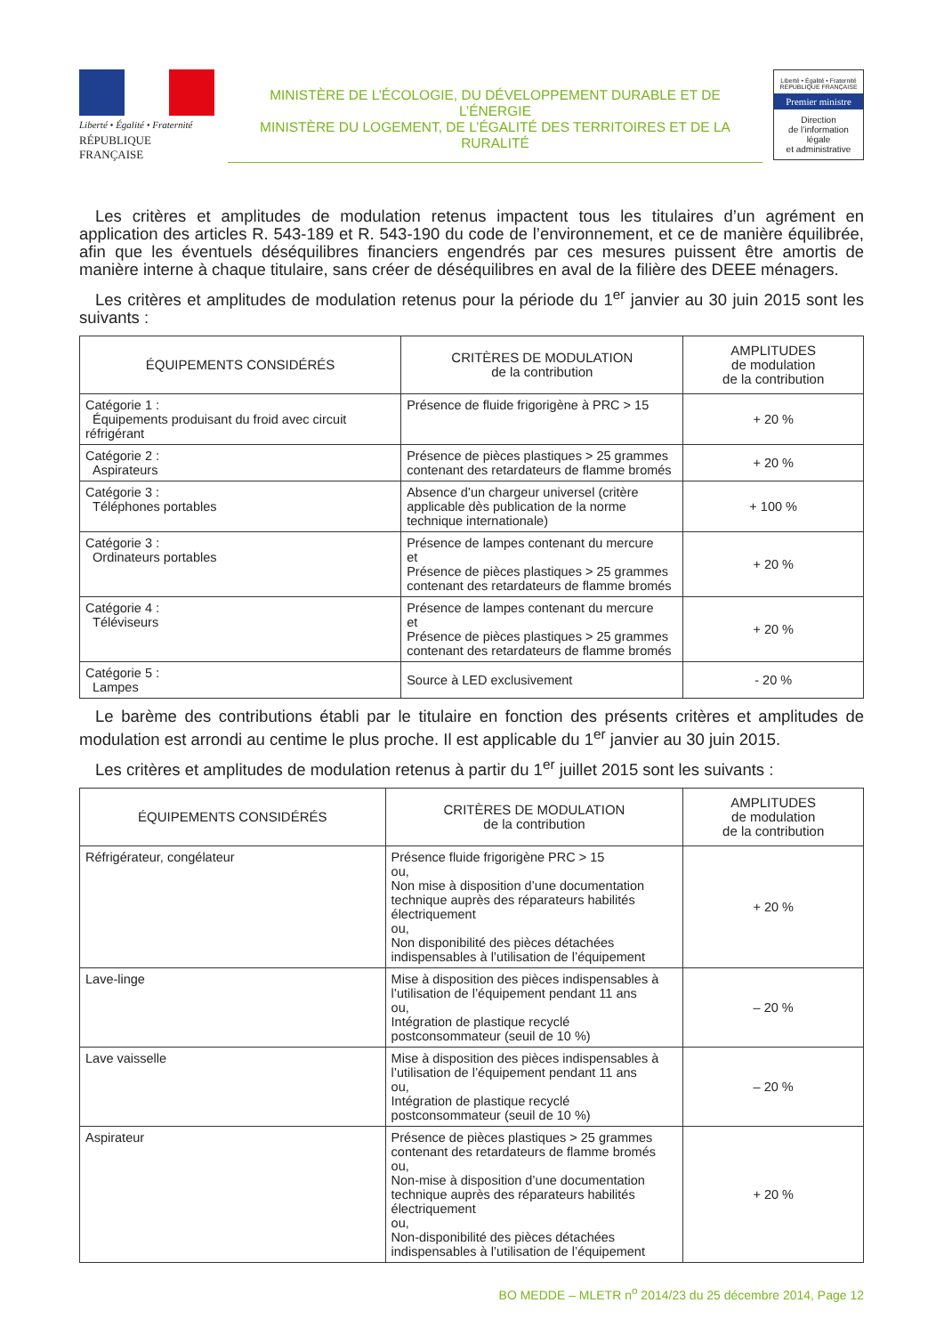Liberté • Égalité • Fraternité
RÉPUBLIQUE FRANÇAISE
MINISTÈRE DE L’ÉCOLOGIE, DU DÉVELOPPEMENT DURABLE ET DE L’ÉNERGIE
MINISTÈRE DU LOGEMENT, DE L’ÉGALITÉ DES TERRITOIRES ET DE LA RURALITÉ
Liberté • Égalité • Fraternité
RÉPUBLIQUE FRANÇAISE
Premier ministre
Direction
de l’information
légale
et administrative
Les critères et amplitudes de modulation retenus impactent tous les titulaires d’un agrément en application des articles R. 543-189 et R. 543-190 du code de l’environnement, et ce de manière équilibrée, afin que les éventuels déséquilibres financiers engendrés par ces mesures puissent être amortis de manière interne à chaque titulaire, sans créer de déséquilibres en aval de la filière des DEEE ménagers.
Les critères et amplitudes de modulation retenus pour la période du 1<sup>er</sup> janvier au 30 juin 2015 sont les suivants :
| ÉQUIPEMENTS CONSIDÉRÉS | CRITÈRES DE MODULATION de la contribution | AMPLITUDES de modulation de la contribution |
| --- | --- | --- |
| Catégorie 1 : Équipements produisant du froid avec circuit réfrigérant | Présence de fluide frigorigène à PRC > 15 | + 20 % |
| Catégorie 2 : Aspirateurs | Présence de pièces plastiques > 25 grammes contenant des retardateurs de flamme bromés | + 20 % |
| Catégorie 3 : Téléphones portables | Absence d’un chargeur universel (critère applicable dès publication de la norme technique internationale) | + 100 % |
| Catégorie 3 : Ordinateurs portables | Présence de lampes contenant du mercure et Présence de pièces plastiques > 25 grammes contenant des retardateurs de flamme bromés | + 20 % |
| Catégorie 4 : Téléviseurs | Présence de lampes contenant du mercure et Présence de pièces plastiques > 25 grammes contenant des retardateurs de flamme bromés | + 20 % |
| Catégorie 5 : Lampes | Source à LED exclusivement | - 20 % |
Le barème des contributions établi par le titulaire en fonction des présents critères et amplitudes de modulation est arrondi au centime le plus proche. Il est applicable du 1<sup>er</sup> janvier au 30 juin 2015.
Les critères et amplitudes de modulation retenus à partir du 1<sup>er</sup> juillet 2015 sont les suivants :
| ÉQUIPEMENTS CONSIDÉRÉS | CRITÈRES DE MODULATION de la contribution | AMPLITUDES de modulation de la contribution |
| --- | --- | --- |
| Réfrigérateur, congélateur | Présence fluide frigorigène PRC > 15 ou, Non mise à disposition d’une documentation technique auprès des réparateurs habilités électriquement ou, Non disponibilité des pièces détachées indispensables à l’utilisation de l’équipement | + 20 % |
| Lave-linge | Mise à disposition des pièces indispensables à l’utilisation de l’équipement pendant 11 ans ou, Intégration de plastique recyclé postconsommateur (seuil de 10 %) | – 20 % |
| Lave vaisselle | Mise à disposition des pièces indispensables à l’utilisation de l’équipement pendant 11 ans ou, Intégration de plastique recyclé postconsommateur (seuil de 10 %) | – 20 % |
| Aspirateur | Présence de pièces plastiques > 25 grammes contenant des retardateurs de flamme bromés ou, Non-mise à disposition d’une documentation technique auprès des réparateurs habilités électriquement ou, Non-disponibilité des pièces détachées indispensables à l’utilisation de l’équipement | + 20 % |
BO MEDDE – MLETR n<sup>o</sup> 2014/23 du 25 décembre 2014, Page 12